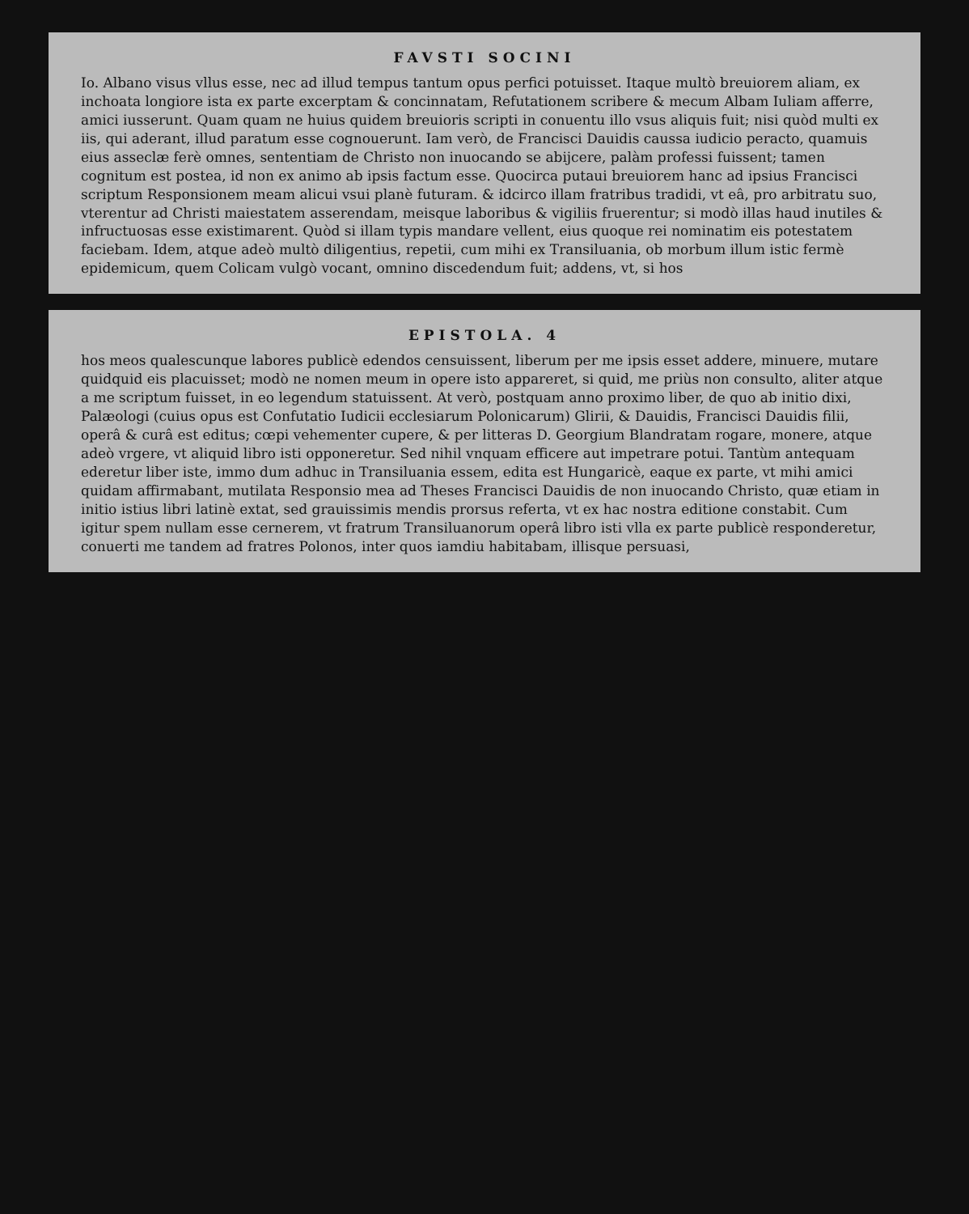FAVSTI SOCINI
Io. Albano visus vllus esse, nec ad illud tempus tantum opus perfici potuisset. Itaque multò breuiorem aliam, ex inchoata longiore ista ex parte excerptam & concinnatam, Refutationem scribere & mecum Albam Iuliam afferre, amici iusserunt. Quam quam ne huius quidem breuioris scripti in conuentu illo vsus aliquis fuit; nisi quòd multi ex iis, qui aderant, illud paratum esse cognouerunt. Iam verò, de Francisci Dauidis caussa iudicio peracto, quamuis eius asseclæ ferè omnes, sententiam de Christo non inuocando se abijcere, palàm professi fuissent; tamen cognitum est postea, id non ex animo ab ipsis factum esse. Quocirca putaui breuiorem hanc ad ipsius Francisci scriptum Responsionem meam alicui vsui planè futuram. & idcirco illam fratribus tradidi, vt eâ, pro arbitratu suo, vterentur ad Christi maiestatem asserendam, meisque laboribus & vigiliis fruerentur; si modò illas haud inutiles & infructuosas esse existimarent. Quòd si illam typis mandare vellent, eius quoque rei nominatim eis potestatem faciebam. Idem, atque adeò multò diligentius, repetii, cum mihi ex Transiluania, ob morbum illum istic fermè epidemicum, quem Colicam vulgò vocant, omnino discedendum fuit; addens, vt, si hos
EPISTOLA. 4
hos meos qualescunque labores publicè edendos censuissent, liberum per me ipsis esset addere, minuere, mutare quidquid eis placuisset; modò ne nomen meum in opere isto appareret, si quid, me priùs non consulto, aliter atque a me scriptum fuisset, in eo legendum statuissent. At verò, postquam anno proximo liber, de quo ab initio dixi, Palæologi (cuius opus est Confutatio Iudicii ecclesiarum Polonicarum) Glirii, & Dauidis, Francisci Dauidis filii, operâ & curâ est editus; cœpi vehementer cupere, & per litteras D. Georgium Blandratam rogare, monere, atque adeò vrgere, vt aliquid libro isti opponeretur. Sed nihil vnquam efficere aut impetrare potui. Tantùm antequam ederetur liber iste, immo dum adhuc in Transiluania essem, edita est Hungaricè, eaque ex parte, vt mihi amici quidam affirmabant, mutilata Responsio mea ad Theses Francisci Dauidis de non inuocando Christo, quæ etiam in initio istius libri latinè extat, sed grauissimis mendis prorsus referta, vt ex hac nostra editione constabit. Cum igitur spem nullam esse cernerem, vt fratrum Transiluanorum operâ libro isti vlla ex parte publicè responderetur, conuerti me tandem ad fratres Polonos, inter quos iamdiu habitabam, illisque persuasi,